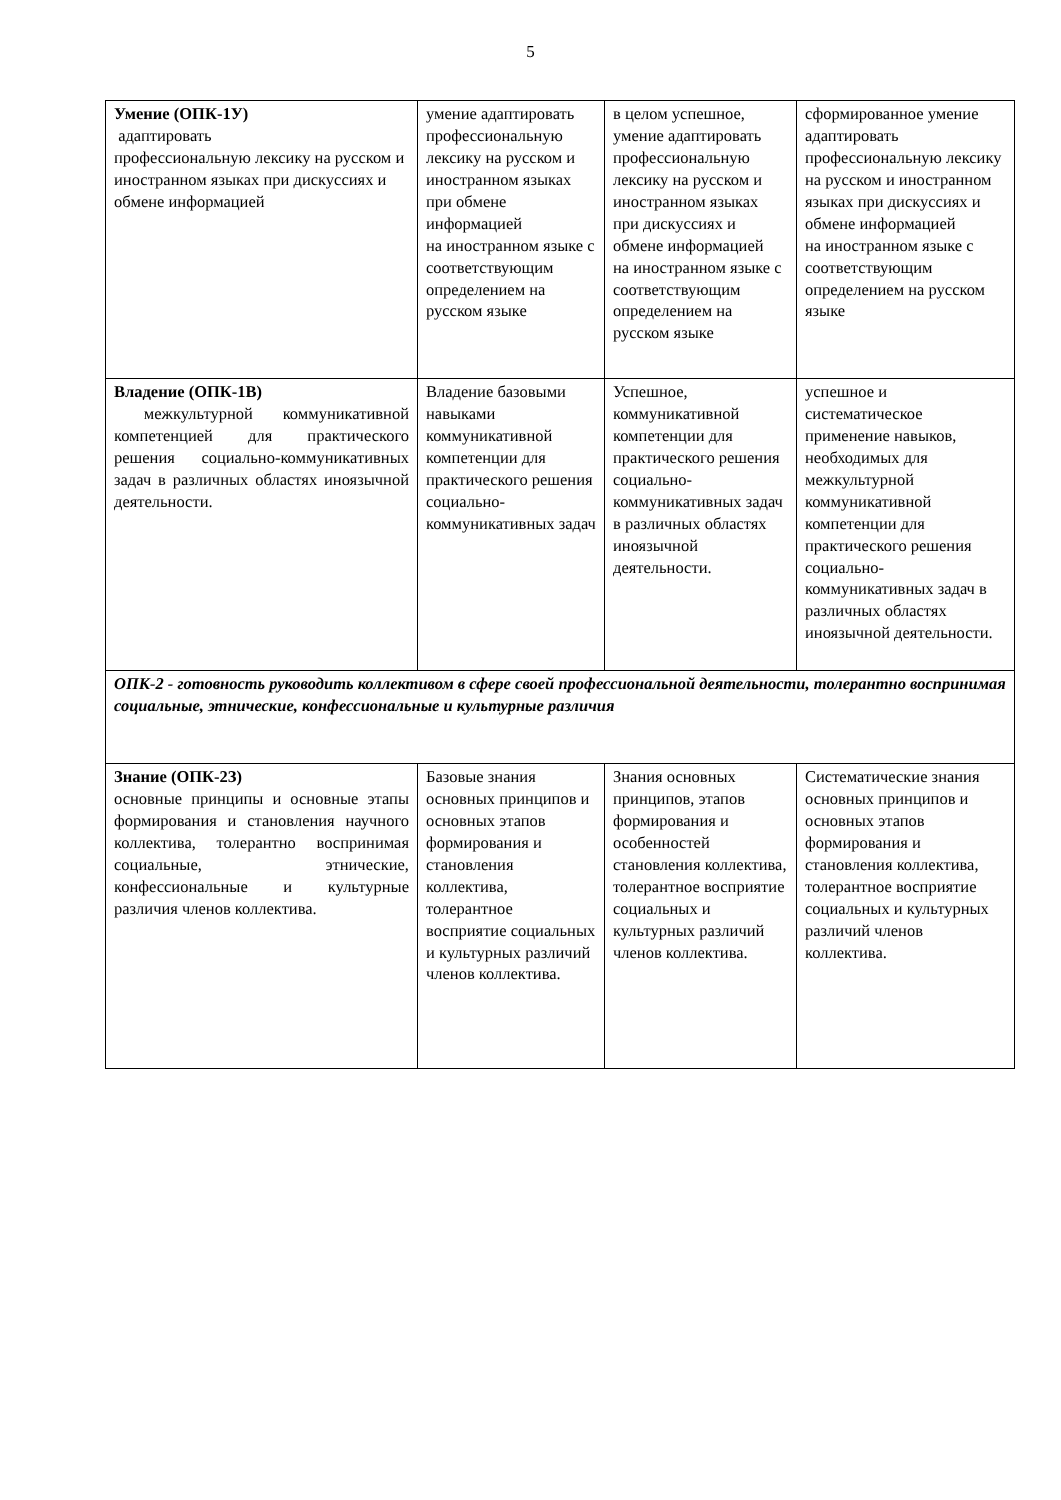5
| Умение (ОПК-1У) адаптировать профессиональную лексику на русском и иностранном языках при дискуссиях и обмене информацией | умение адаптировать профессиональную лексику на русском и иностранном языках при обмене информацией на иностранном языке с соответствующим определением на русском языке | в целом успешное, умение адаптировать профессиональную лексику на русском и иностранном языках при дискуссиях и обмене информацией на иностранном языке с соответствующим определением на русском языке | сформированное умение адаптировать профессиональную лексику на русском и иностранном языках при дискуссиях и обмене информацией на иностранном языке с соответствующим определением на русском языке |
| Владение (ОПК-1В) межкультурной коммуникативной компетенцией для практического решения социально-коммуникативных задач в различных областях иноязычной деятельности. | Владение базовыми навыками коммуникативной компетенции для практического решения социально-коммуникативных задач | Успешное, коммуникативной компетенции для практического решения социально-коммуникативных задач в различных областях иноязычной деятельности. | успешное и систематическое применение навыков, необходимых для межкультурной коммуникативной компетенции для практического решения социально-коммуникативных задач в различных областях иноязычной деятельности. |
| ОПК-2 - готовность руководить коллективом в сфере своей профессиональной деятельности, толерантно воспринимая социальные, этнические, конфессиональные и культурные различия | | | |
| Знание (ОПК-2З) основные принципы и основные этапы формирования и становления научного коллектива, толерантно воспринимая социальные, этнические, конфессиональные и культурные различия членов коллектива. | Базовые знания основных принципов и основных этапов формирования и становления коллектива, толерантное восприятие социальных и культурных различий членов коллектива. | Знания основных принципов, этапов формирования и особенностей становления коллектива, толерантное восприятие социальных и культурных различий членов коллектива. | Систематические знания основных принципов и основных этапов формирования и становления коллектива, толерантное восприятие социальных и культурных различий членов коллектива. |